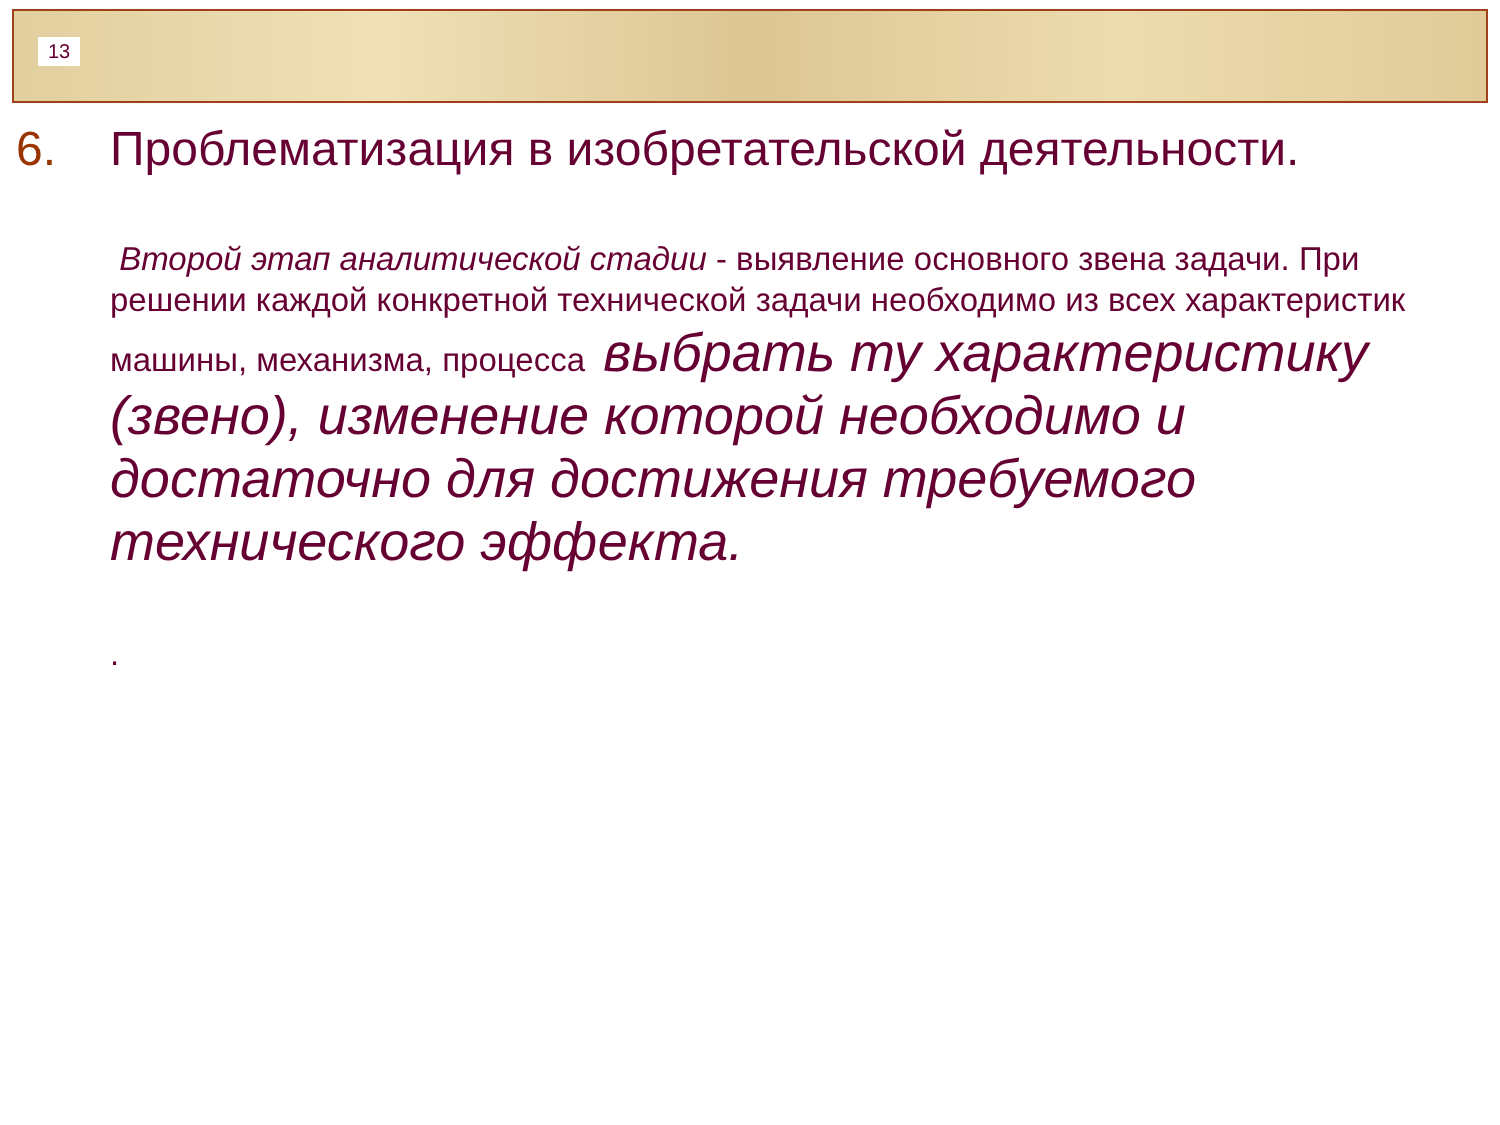13
6. Проблематизация в изобретательской деятельности.
Второй этап аналитической стадии - выявление основного звена задачи. При решении каждой конкретной технической задачи необходимо из всех характеристик машины, механизма, процесса выбрать ту характеристику (звено), изменение которой необходимо и достаточно для достижения требуемого технического эффекта.
.